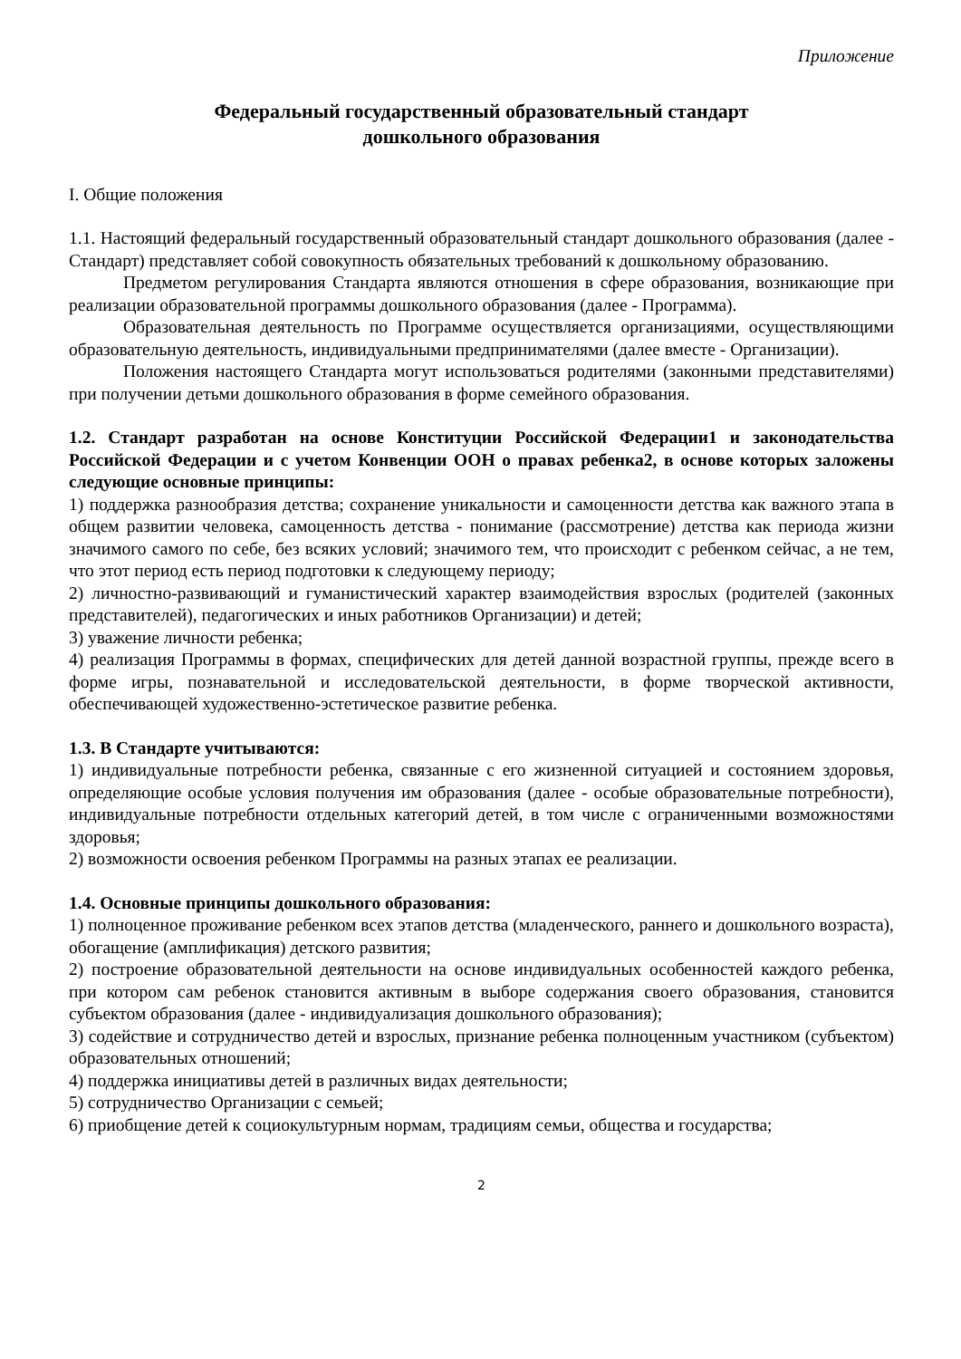Приложение
Федеральный государственный образовательный стандарт
дошкольного образования
I. Общие положения
1.1. Настоящий федеральный государственный образовательный стандарт дошкольного образования (далее - Стандарт) представляет собой совокупность обязательных требований к дошкольному образованию.
Предметом регулирования Стандарта являются отношения в сфере образования, возникающие при реализации образовательной программы дошкольного образования (далее - Программа).
Образовательная деятельность по Программе осуществляется организациями, осуществляющими образовательную деятельность, индивидуальными предпринимателями (далее вместе - Организации).
Положения настоящего Стандарта могут использоваться родителями (законными представителями) при получении детьми дошкольного образования в форме семейного образования.
1.2. Стандарт разработан на основе Конституции Российской Федерации1 и законодательства Российской Федерации и с учетом Конвенции ООН о правах ребенка2, в основе которых заложены следующие основные принципы:
1) поддержка разнообразия детства; сохранение уникальности и самоценности детства как важного этапа в общем развитии человека, самоценность детства - понимание (рассмотрение) детства как периода жизни значимого самого по себе, без всяких условий; значимого тем, что происходит с ребенком сейчас, а не тем, что этот период есть период подготовки к следующему периоду;
2) личностно-развивающий и гуманистический характер взаимодействия взрослых (родителей (законных представителей), педагогических и иных работников Организации) и детей;
3) уважение личности ребенка;
4) реализация Программы в формах, специфических для детей данной возрастной группы, прежде всего в форме игры, познавательной и исследовательской деятельности, в форме творческой активности, обеспечивающей художественно-эстетическое развитие ребенка.
1.3. В Стандарте учитываются:
1) индивидуальные потребности ребенка, связанные с его жизненной ситуацией и состоянием здоровья, определяющие особые условия получения им образования (далее - особые образовательные потребности), индивидуальные потребности отдельных категорий детей, в том числе с ограниченными возможностями здоровья;
2) возможности освоения ребенком Программы на разных этапах ее реализации.
1.4. Основные принципы дошкольного образования:
1) полноценное проживание ребенком всех этапов детства (младенческого, раннего и дошкольного возраста), обогащение (амплификация) детского развития;
2) построение образовательной деятельности на основе индивидуальных особенностей каждого ребенка, при котором сам ребенок становится активным в выборе содержания своего образования, становится субъектом образования (далее - индивидуализация дошкольного образования);
3) содействие и сотрудничество детей и взрослых, признание ребенка полноценным участником (субъектом) образовательных отношений;
4) поддержка инициативы детей в различных видах деятельности;
5) сотрудничество Организации с семьей;
6) приобщение детей к социокультурным нормам, традициям семьи, общества и государства;
2